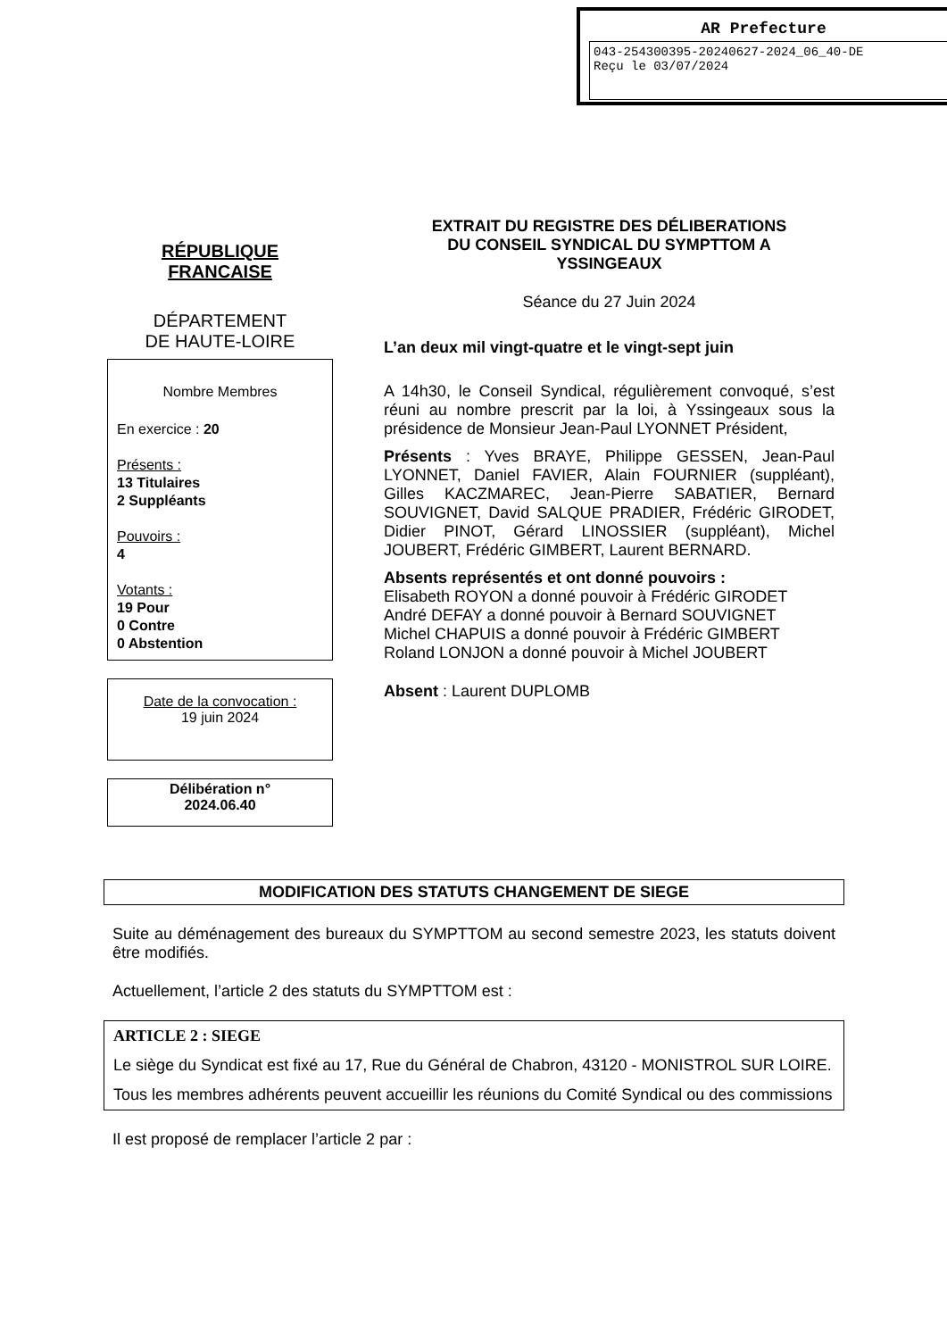AR Prefecture
043-254300395-20240627-2024_06_40-DE
Reçu le 03/07/2024
RÉPUBLIQUE
FRANCAISE
DÉPARTEMENT
DE HAUTE-LOIRE
Nombre Membres
En exercice : 20
Présents :
13 Titulaires
2 Suppléants
Pouvoirs :
4
Votants :
19 Pour
0 Contre
0 Abstention
Date de la convocation :
19 juin 2024
Délibération n°
2024.06.40
EXTRAIT DU REGISTRE DES DÉLIBERATIONS
DU CONSEIL SYNDICAL DU SYMPTTOM A
YSSINGEAUX
Séance du 27 Juin 2024
L’an deux mil vingt-quatre et le vingt-sept juin
A 14h30, le Conseil Syndical, régulièrement convoqué, s’est réuni au nombre prescrit par la loi, à Yssingeaux sous la présidence de Monsieur Jean-Paul LYONNET Président,
Présents : Yves BRAYE, Philippe GESSEN, Jean-Paul LYONNET, Daniel FAVIER, Alain FOURNIER (suppléant), Gilles KACZMAREC, Jean-Pierre SABATIER, Bernard SOUVIGNET, David SALQUE PRADIER, Frédéric GIRODET, Didier PINOT, Gérard LINOSSIER (suppléant), Michel JOUBERT, Frédéric GIMBERT, Laurent BERNARD.
Absents représentés et ont donné pouvoirs :
Elisabeth ROYON a donné pouvoir à Frédéric GIRODET
André DEFAY a donné pouvoir à Bernard SOUVIGNET
Michel CHAPUIS a donné pouvoir à Frédéric GIMBERT
Roland LONJON a donné pouvoir à Michel JOUBERT
Absent : Laurent DUPLOMB
MODIFICATION DES STATUTS CHANGEMENT DE SIEGE
Suite au déménagement des bureaux du SYMPTTOM au second semestre 2023, les statuts doivent être modifiés.
Actuellement, l’article 2 des statuts du SYMPTTOM est :
ARTICLE 2 : SIEGE
Le siège du Syndicat est fixé au 17, Rue du Général de Chabron, 43120 - MONISTROL SUR LOIRE.
Tous les membres adhérents peuvent accueillir les réunions du Comité Syndical ou des commissions
Il est proposé de remplacer l’article 2 par :